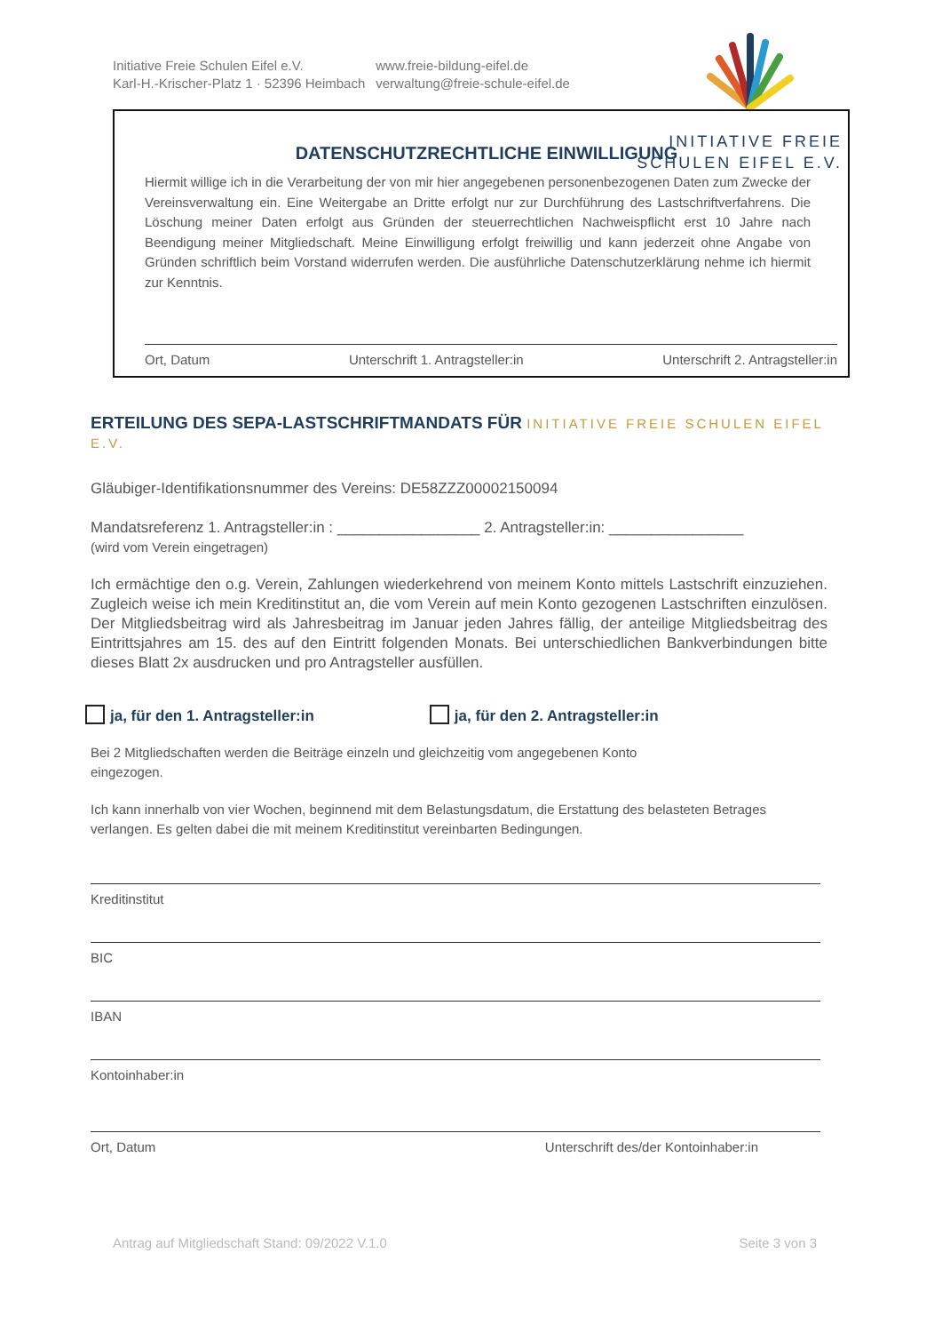Initiative Freie Schulen Eifel e.V.
Karl-H.-Krischer-Platz 1 · 52396 Heimbach
www.freie-bildung-eifel.de
verwaltung@freie-schule-eifel.de
INITIATIVE FREIE
SCHULEN EIFEL E.V.
DATENSCHUTZRECHTLICHE EINWILLIGUNG
Hiermit willige ich in die Verarbeitung der von mir hier angegebenen personenbezogenen Daten zum Zwecke der Vereinsverwaltung ein. Eine Weitergabe an Dritte erfolgt nur zur Durchführung des Lastschriftverfahrens. Die Löschung meiner Daten erfolgt aus Gründen der steuerrechtlichen Nachweispflicht erst 10 Jahre nach Beendigung meiner Mitgliedschaft. Meine Einwilligung erfolgt freiwillig und kann jederzeit ohne Angabe von Gründen schriftlich beim Vorstand widerrufen werden. Die ausführliche Datenschutzerklärung nehme ich hiermit zur Kenntnis.
Ort, Datum Unterschrift 1. Antragsteller:in Unterschrift 2. Antragsteller:in
ERTEILUNG DES SEPA-LASTSCHRIFTMANDATS FÜR INITIATIVE FREIE SCHULEN EIFEL E.V.
Gläubiger-Identifikationsnummer des Vereins: DE58ZZZ00002150094
Mandatsreferenz 1. Antragsteller:in : _________________ 2. Antragsteller:in: ________________
(wird vom Verein eingetragen)
Ich ermächtige den o.g. Verein, Zahlungen wiederkehrend von meinem Konto mittels Lastschrift einzuziehen. Zugleich weise ich mein Kreditinstitut an, die vom Verein auf mein Konto gezogenen Lastschriften einzulösen. Der Mitgliedsbeitrag wird als Jahresbeitrag im Januar jeden Jahres fällig, der anteilige Mitgliedsbeitrag des Eintrittsjahres am 15. des auf den Eintritt folgenden Monats. Bei unterschiedlichen Bankverbindungen bitte dieses Blatt 2x ausdrucken und pro Antragsteller ausfüllen.
ja, für den 1. Antragsteller:in ja, für den 2. Antragsteller:in
Bei 2 Mitgliedschaften werden die Beiträge einzeln und gleichzeitig vom angegebenen Konto
eingezogen.
Ich kann innerhalb von vier Wochen, beginnend mit dem Belastungsdatum, die Erstattung des belasteten Betrages verlangen. Es gelten dabei die mit meinem Kreditinstitut vereinbarten Bedingungen.
Kreditinstitut
BIC
IBAN
Kontoinhaber:in
Ort, Datum Unterschrift des/der Kontoinhaber:in
Antrag auf Mitgliedschaft Stand: 09/2022 V.1.0 Seite 3 von 3